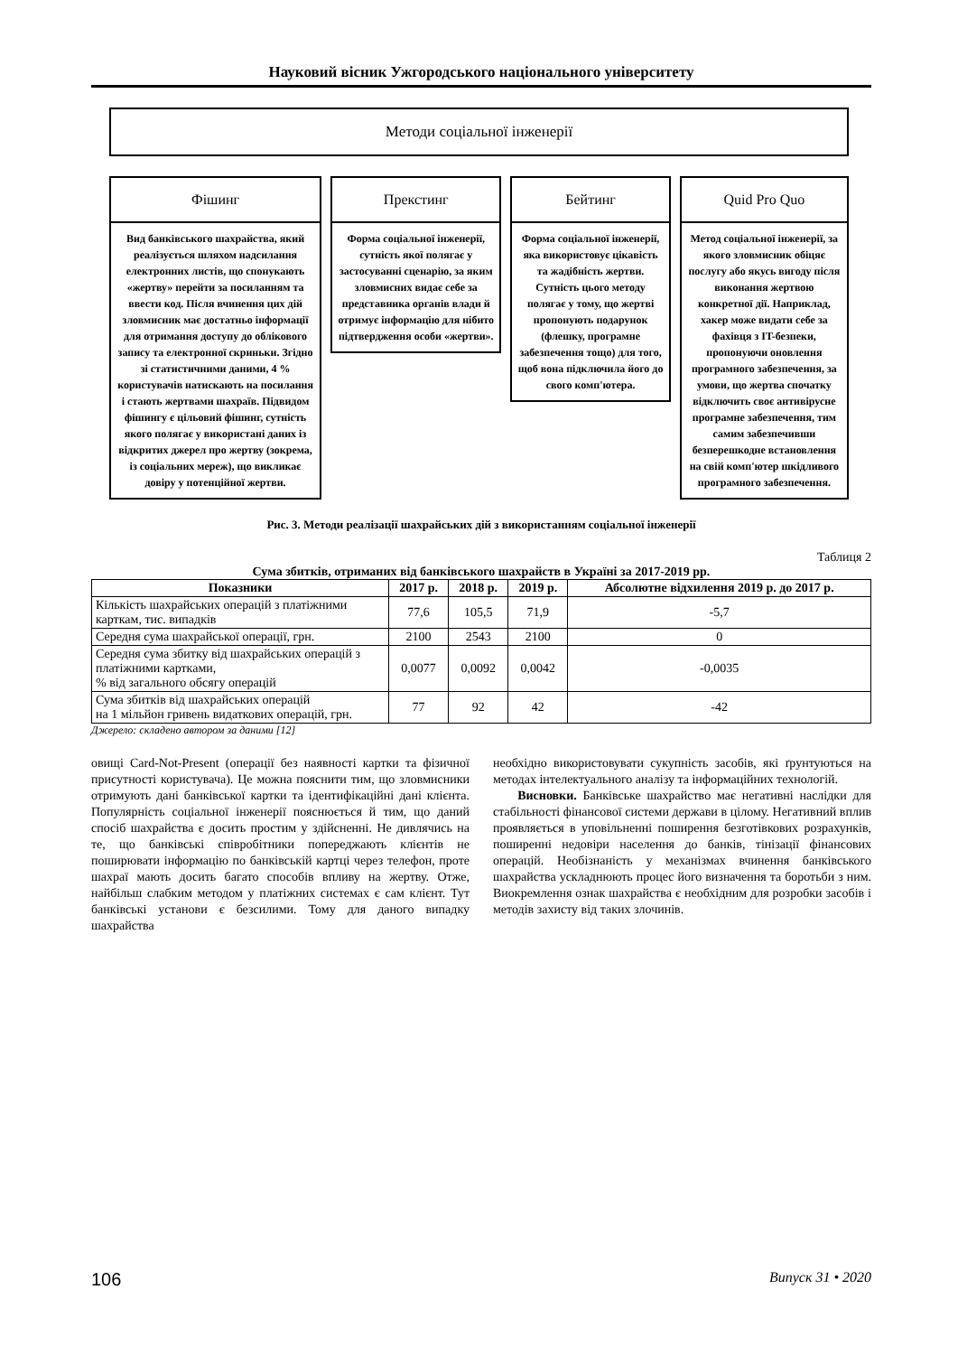Науковий вісник Ужгородського національного університету
Методи соціальної інженерії
Фішинг
Вид банківського шахрайства, який реалізується шляхом надсилання електронних листів, що спонукають «жертву» перейти за посиланням та ввести код. Після вчинення цих дій зловмисник має достатньо інформації для отримання доступу до облікового запису та електронної скриньки. Згідно зі статистичними даними, 4 % користувачів натискають на посилання і стають жертвами шахраїв. Підвидом фішингу є цільовий фішинг, сутність якого полягає у використані даних із відкритих джерел про жертву (зокрема, із соціальних мереж), що викликає довіру у потенційної жертви.
Прекстинг
Форма соціальної інженерії, сутність якої полягає у застосуванні сценарію, за яким зловмисних видає себе за представника органів влади й отримує інформацію для нібито підтвердження особи «жертви».
Бейтинг
Форма соціальної інженерії, яка використовує цікавість та жадібність жертви. Сутність цього методу полягає у тому, що жертві пропонують подарунок (флешку, програмне забезпечення тощо) для того, щоб вона підключила його до свого комп'ютера.
Quid Pro Quo
Метод соціальної інженерії, за якого зловмисник обіцяє послугу або якусь вигоду після виконання жертвою конкретної дії. Наприклад, хакер може видати себе за фахівця з IT-безпеки, пропонуючи оновлення програмного забезпечення, за умови, що жертва спочатку відключить своє антивірусне програмне забезпечення, тим самим забезпечивши безперешкодне встановлення на свій комп'ютер шкідливого програмного забезпечення.
Рис. 3. Методи реалізації шахрайських дій з використанням соціальної інженерії
Таблиця 2
Сума збитків, отриманих від банківського шахрайств в Україні за 2017-2019 рр.
| Показники | 2017 р. | 2018 р. | 2019 р. | Абсолютне відхилення 2019 р. до 2017 р. |
| --- | --- | --- | --- | --- |
| Кількість шахрайських операцій з платіжними карткам, тис. випадків | 77,6 | 105,5 | 71,9 | -5,7 |
| Середня сума шахрайської операції, грн. | 2100 | 2543 | 2100 | 0 |
| Середня сума збитку від шахрайських операцій з платіжними картками, % від загального обсягу операцій | 0,0077 | 0,0092 | 0,0042 | -0,0035 |
| Сума збитків від шахрайських операцій на 1 мільйон гривень видаткових операцій, грн. | 77 | 92 | 42 | -42 |
Джерело: складено автором за даними [12]
овищі Card-Not-Present (операції без наявності картки та фізичної присутності користувача). Це можна пояснити тим, що зловмисники отримують дані банківської картки та ідентифікаційні дані клієнта. Популярність соціальної інженерії пояснюється й тим, що даний спосіб шахрайства є досить простим у здійсненні. Не дивлячись на те, що банківські співробітники попереджають клієнтів не поширювати інформацію по банківській картці через телефон, проте шахраї мають досить багато способів впливу на жертву. Отже, найбільш слабким методом у платіжних системах є сам клієнт. Тут банківські установи є безсилими. Тому для даного випадку шахрайства
необхідно використовувати сукупність засобів, які ґрунтуються на методах інтелектуального аналізу та інформаційних технологій.
Висновки. Банківське шахрайство має негативні наслідки для стабільності фінансової системи держави в цілому. Негативний вплив проявляється в уповільненні поширення безготівкових розрахунків, поширенні недовіри населення до банків, тінізації фінансових операцій. Необізнаність у механізмах вчинення банківського шахрайства ускладнюють процес його визначення та боротьби з ним. Виокремлення ознак шахрайства є необхідним для розробки засобів і методів захисту від таких злочинів.
106 Випуск 31 • 2020